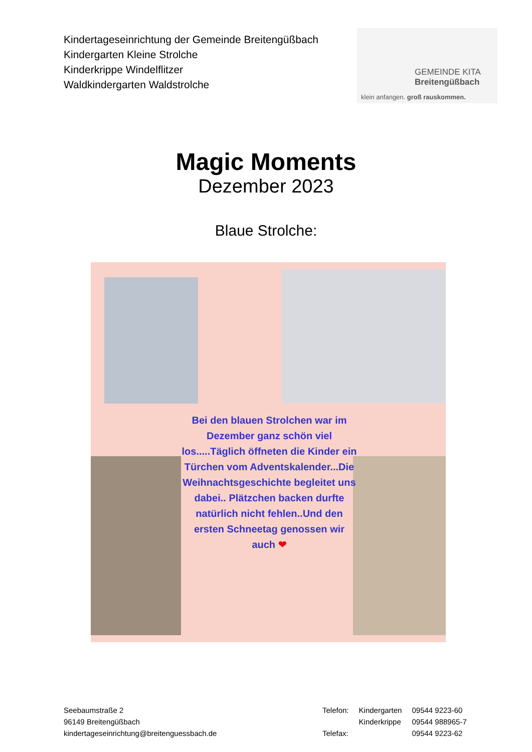Kindertageseinrichtung der Gemeinde Breitengüßbach
Kindergarten Kleine Strolche
Kinderkrippe Windelflitzer
Waldkindergarten Waldstrolche
GEMEINDE KITA
Breitengüßbach
klein anfangen. groß rauskommen.
Magic Moments
Dezember 2023
Blaue Strolche:
Bei den blauen Strolchen war im Dezember ganz schön viel los.....Täglich öffneten die Kinder ein Türchen vom Adventskalender...Die Weihnachtsgeschichte begleitet uns dabei.. Plätzchen backen durfte natürlich nicht fehlen..Und den ersten Schneetag genossen wir auch ❤
Seebaumstraße 2
96149 Breitengüßbach
kindertageseinrichtung@breitenguessbach.de
| Telefon: | Kindergarten | 09544 9223-60 |
| | Kinderkrippe | 09544 988965-7 |
| Telefax: | | 09544 9223-62 |